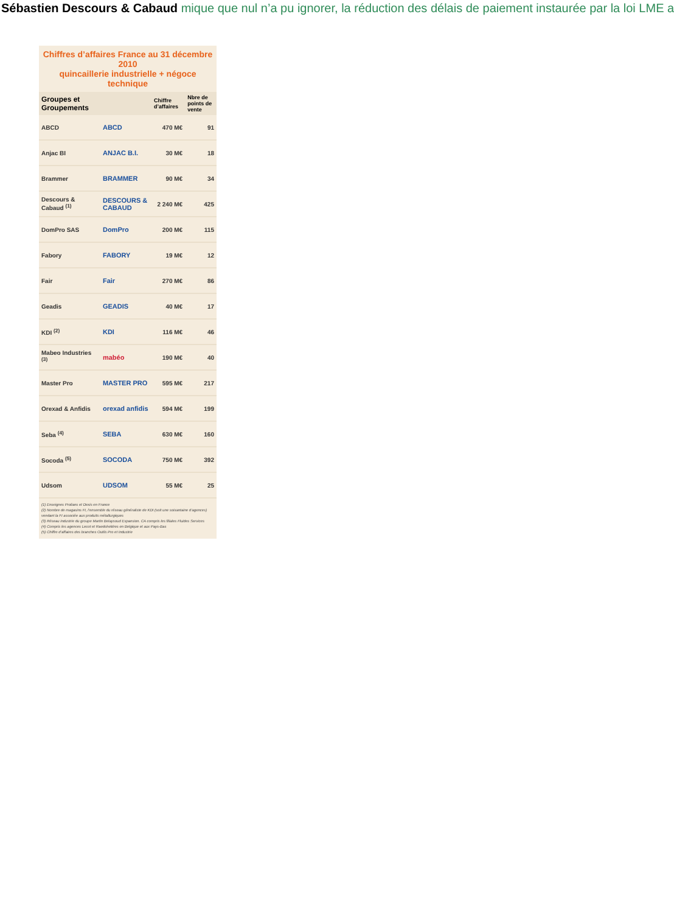Sébastien Descours & Cabaud mique que nul n’a pu ignorer, la réduction des délais de paiement instaurée par la loi LME a
Chiffres d’affaires France au 31 décembre 2010
quincaillerie industrielle + négoce technique
| Groupes et Groupements | | Chiffre d’affaires | Nbre de points de vente |
| --- | --- | --- | --- |
| ABCD | ABCD | 470 M€ | 91 |
| Anjac BI | ANJAC B.I. | 30 M€ | 18 |
| Brammer | BRAMMER | 90 M€ | 34 |
| Descours & Cabaud <sup>(1)</sup> | DESCOURS & CABAUD | 2 240 M€ | 425 |
| DomPro SAS | DomPro | 200 M€ | 115 |
| Fabory | FABORY | 19 M€ | 12 |
| Fair | Fair | 270 M€ | 86 |
| Geadis | GEADIS | 40 M€ | 17 |
| KDI <sup>(2)</sup> | KDI | 116 M€ | 46 |
| Mabeo Industries <sup>(3)</sup> | mabéo | 190 M€ | 40 |
| Master Pro | MASTER PRO | 595 M€ | 217 |
| Orexad & Anfidis | orexad anfidis | 594 M€ | 199 |
| Seba <sup>(4)</sup> | SEBA | 630 M€ | 160 |
| Socoda <sup>(5)</sup> | SOCODA | 750 M€ | 392 |
| Udsom | UDSOM | 55 M€ | 25 |
(1) Enseignes Prolians et Dexis en France
(2) Nombre de magasins FI, l’ensemble du réseau généraliste de KDI (soit une soixantaine d’agences) vendant la FI associée aux produits métallurgiques
(3) Réseau industrie du groupe Martin Belaysoud Expansion. CA compris les filiales Fluides Services
(4) Compris les agences Lecot et Raedsheldres en Belgique et aux Pays-Bas
(5) Chiffre d’affaires des branches Outils Pro et Industrie